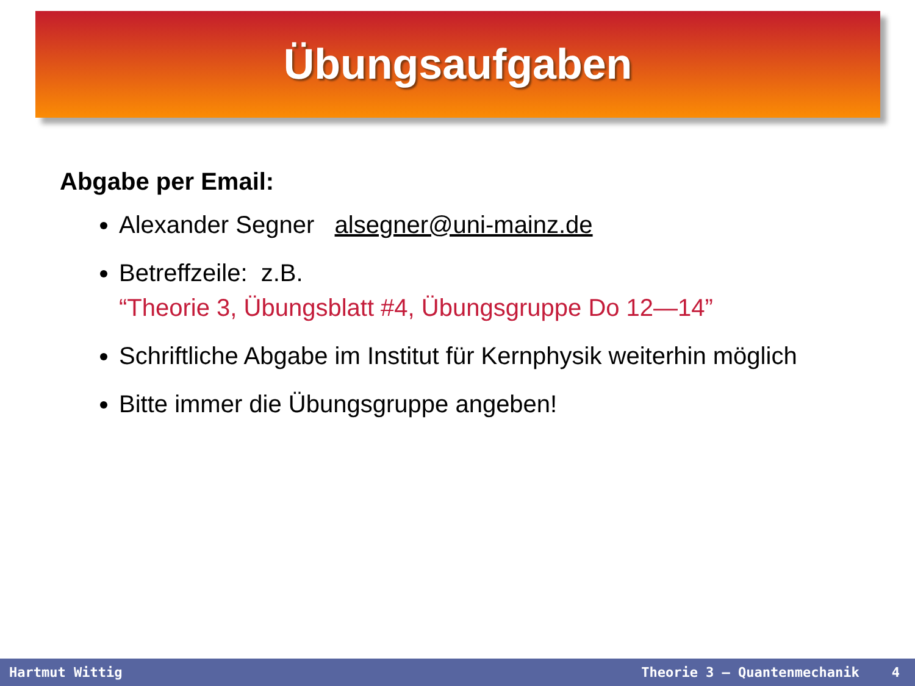Übungsaufgaben
Abgabe per Email:
Alexander Segner alsegner@uni-mainz.de
Betreffzeile: z.B.
“Theorie 3, Übungsblatt #4, Übungsgruppe Do 12—14”
Schriftliche Abgabe im Institut für Kernphysik weiterhin möglich
Bitte immer die Übungsgruppe angeben!
Hartmut Wittig Theorie 3 – Quantenmechanik 4